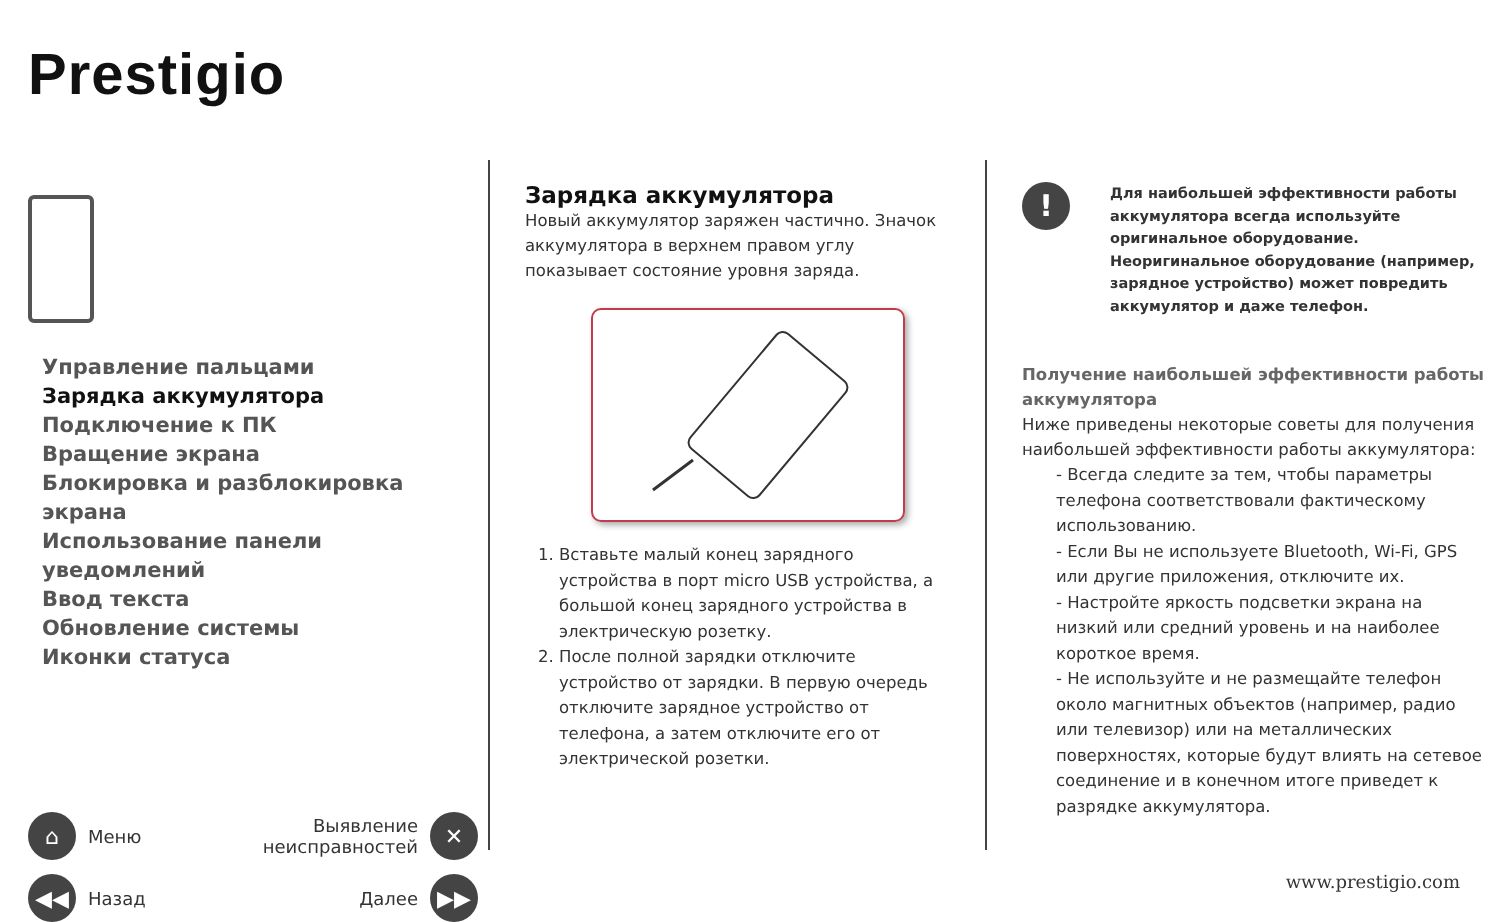Prestigio
Управление пальцами
Зарядка аккумулятора
Подключение к ПК
Вращение экрана
Блокировка и разблокировка экрана
Использование панели уведомлений
Ввод текста
Обновление системы
Иконки статуса
⌂ Меню
Выявление
неисправностей ✕
◀◀ Назад
Далее ▶▶
Зарядка аккумулятора
Новый аккумулятор заряжен частично. Значок аккумулятора в верхнем правом углу показывает состояние уровня заряда.
Вставьте малый конец зарядного устройства в порт micro USB устройства, а большой конец зарядного устройства в электрическую розетку.
После полной зарядки отключите устройство от зарядки. В первую очередь отключите зарядное устройство от телефона, а затем отключите его от электрической розетки.
!
Для наибольшей эффективности работы аккумулятора всегда используйте оригинальное оборудование.
Неоригинальное оборудование (например, зарядное устройство) может повредить аккумулятор и даже телефон.
Получение наибольшей эффективности работы аккумулятора
Ниже приведены некоторые советы для получения наибольшей эффективности работы аккумулятора:
- Всегда следите за тем, чтобы параметры телефона соответствовали фактическому использованию.
- Если Вы не используете Bluetooth, Wi-Fi, GPS или другие приложения, отключите их.
- Настройте яркость подсветки экрана на низкий или средний уровень и на наиболее короткое время.
- Не используйте и не размещайте телефон около магнитных объектов (например, радио или телевизор) или на металлических поверхностях, которые будут влиять на сетевое соединение и в конечном итоге приведет к разрядке аккумулятора.
www.prestigio.com